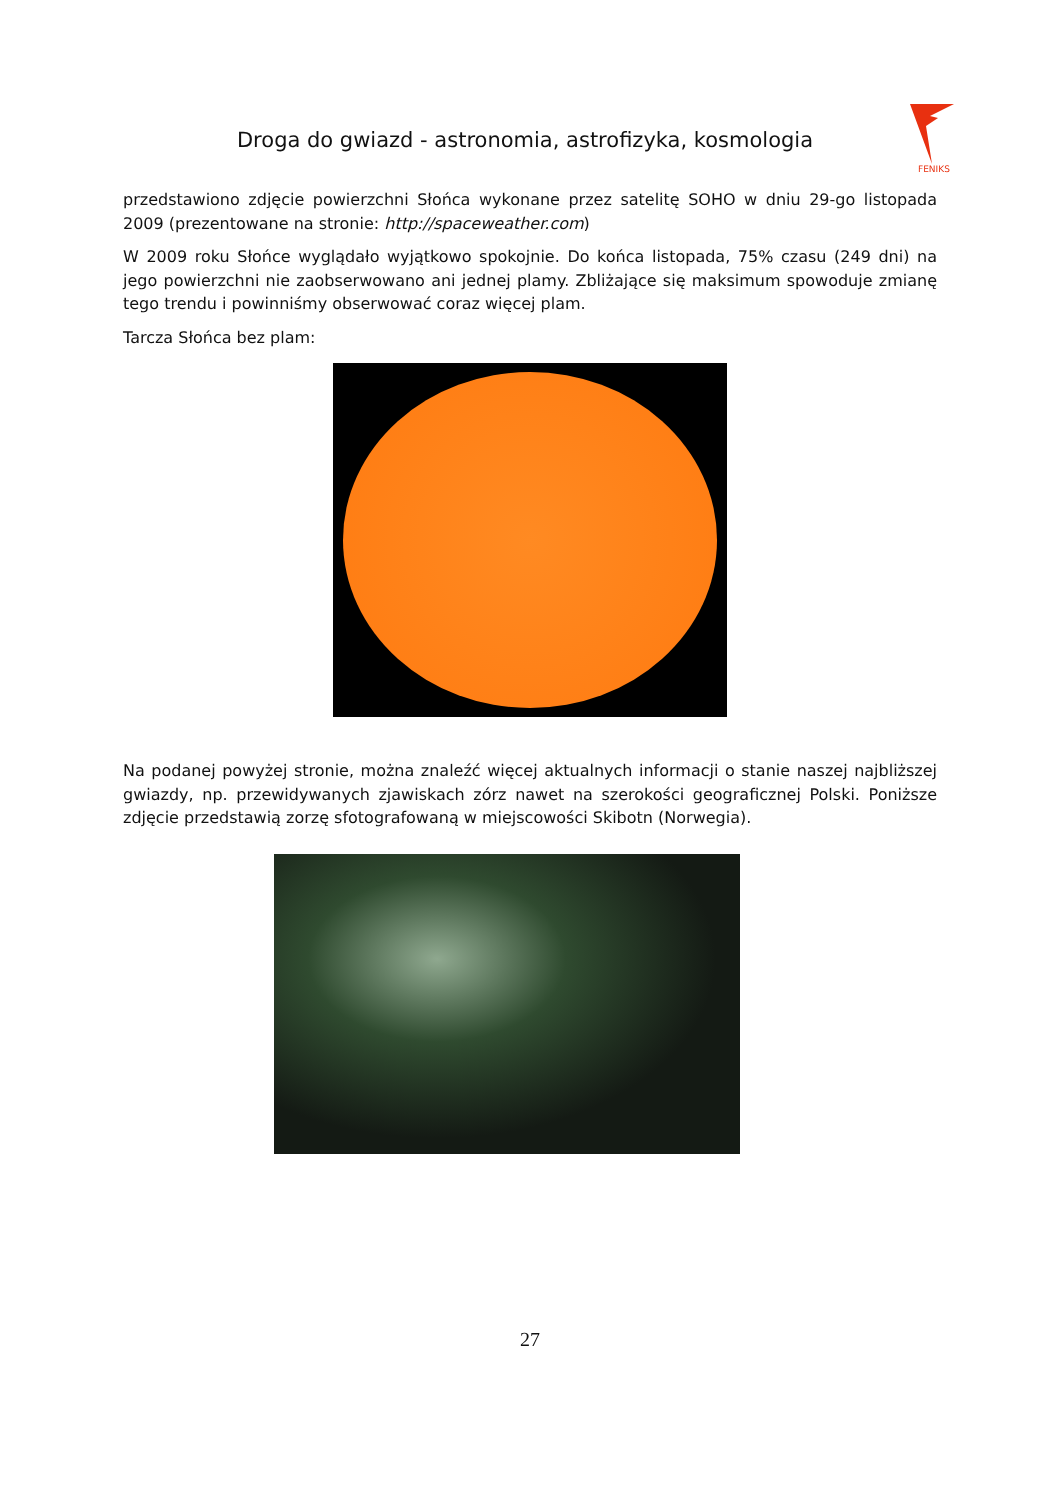Droga do gwiazd - astronomia, astrofizyka, kosmologia
FENIKS
przedstawiono zdjęcie powierzchni Słońca wykonane przez satelitę SOHO w dniu 29-go listopada 2009 (prezentowane na stronie: http://spaceweather.com)
W 2009 roku Słońce wyglądało wyjątkowo spokojnie. Do końca listopada, 75% czasu (249 dni) na jego powierzchni nie zaobserwowano ani jednej plamy. Zbliżające się maksimum spowoduje zmianę tego trendu i powinniśmy obserwować coraz więcej plam.
Tarcza Słońca bez plam:
Na podanej powyżej stronie, można znaleźć więcej aktualnych informacji o stanie naszej najbliższej gwiazdy, np. przewidywanych zjawiskach zórz nawet na szerokości geograficznej Polski. Poniższe zdjęcie przedstawią zorzę sfotografowaną w miejscowości Skibotn (Norwegia).
27